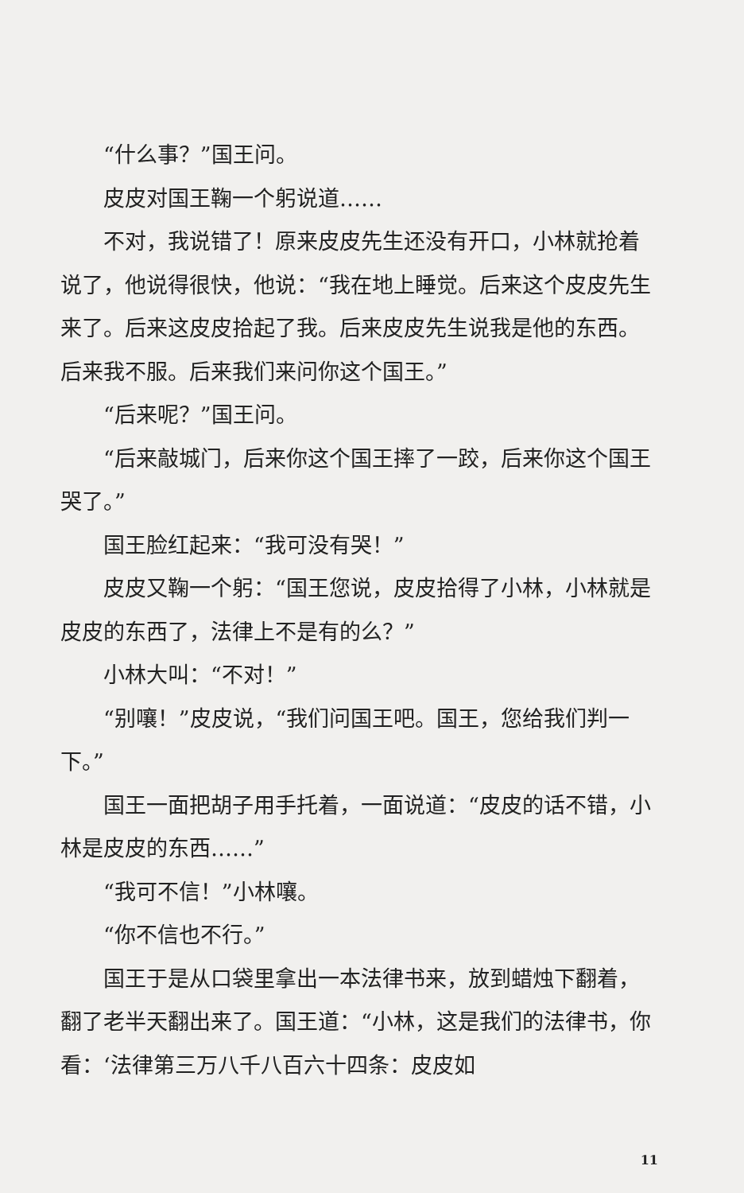“什么事？”国王问。
皮皮对国王鞠一个躬说道……
不对，我说错了！原来皮皮先生还没有开口，小林就抢着说了，他说得很快，他说：“我在地上睡觉。后来这个皮皮先生来了。后来这皮皮拾起了我。后来皮皮先生说我是他的东西。后来我不服。后来我们来问你这个国王。”
“后来呢？”国王问。
“后来敲城门，后来你这个国王摔了一跤，后来你这个国王哭了。”
国王脸红起来：“我可没有哭！”
皮皮又鞠一个躬：“国王您说，皮皮拾得了小林，小林就是皮皮的东西了，法律上不是有的么？”
小林大叫：“不对！”
“别嚷！”皮皮说，“我们问国王吧。国王，您给我们判一下。”
国王一面把胡子用手托着，一面说道：“皮皮的话不错，小林是皮皮的东西……”
“我可不信！”小林嚷。
“你不信也不行。”
国王于是从口袋里拿出一本法律书来，放到蜡烛下翻着，翻了老半天翻出来了。国王道：“小林，这是我们的法律书，你看：‘法律第三万八千八百六十四条：皮皮如
11